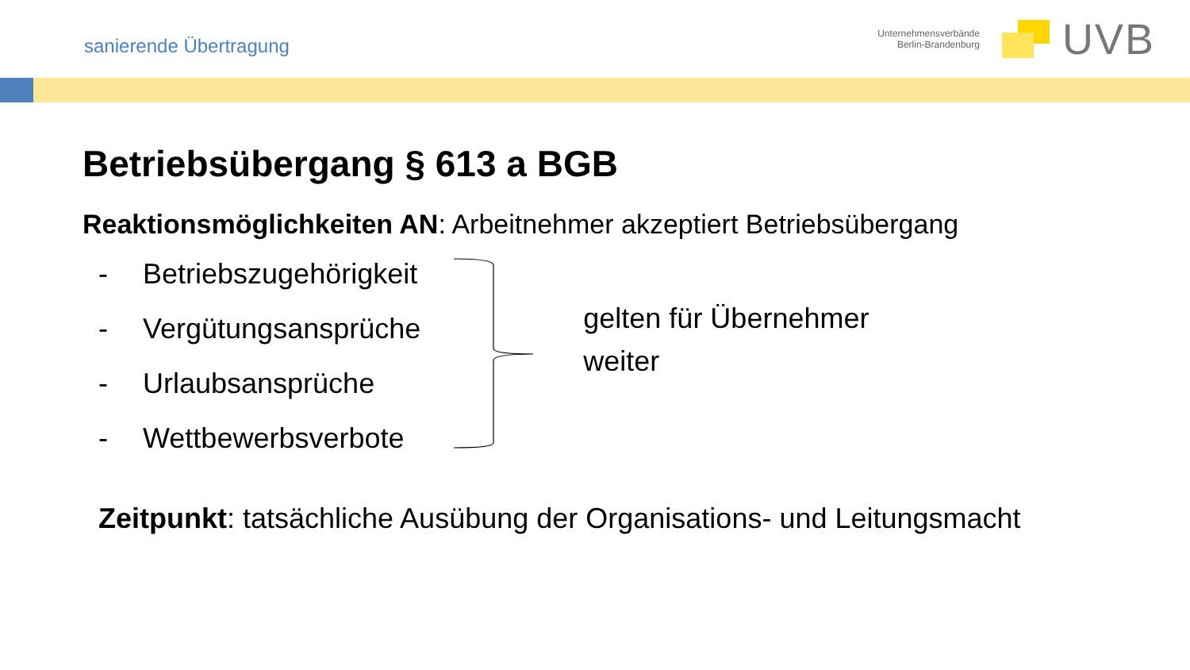sanierende Übertragung
Unternehmensverbände
Berlin-Brandenburg
UVB
Betriebsübergang § 613 a BGB
Reaktionsmöglichkeiten AN: Arbeitnehmer akzeptiert Betriebsübergang
- Betriebszugehörigkeit
- Vergütungsansprüche
- Urlaubsansprüche
- Wettbewerbsverbote
gelten für Übernehmer weiter
Zeitpunkt: tatsächliche Ausübung der Organisations- und Leitungsmacht